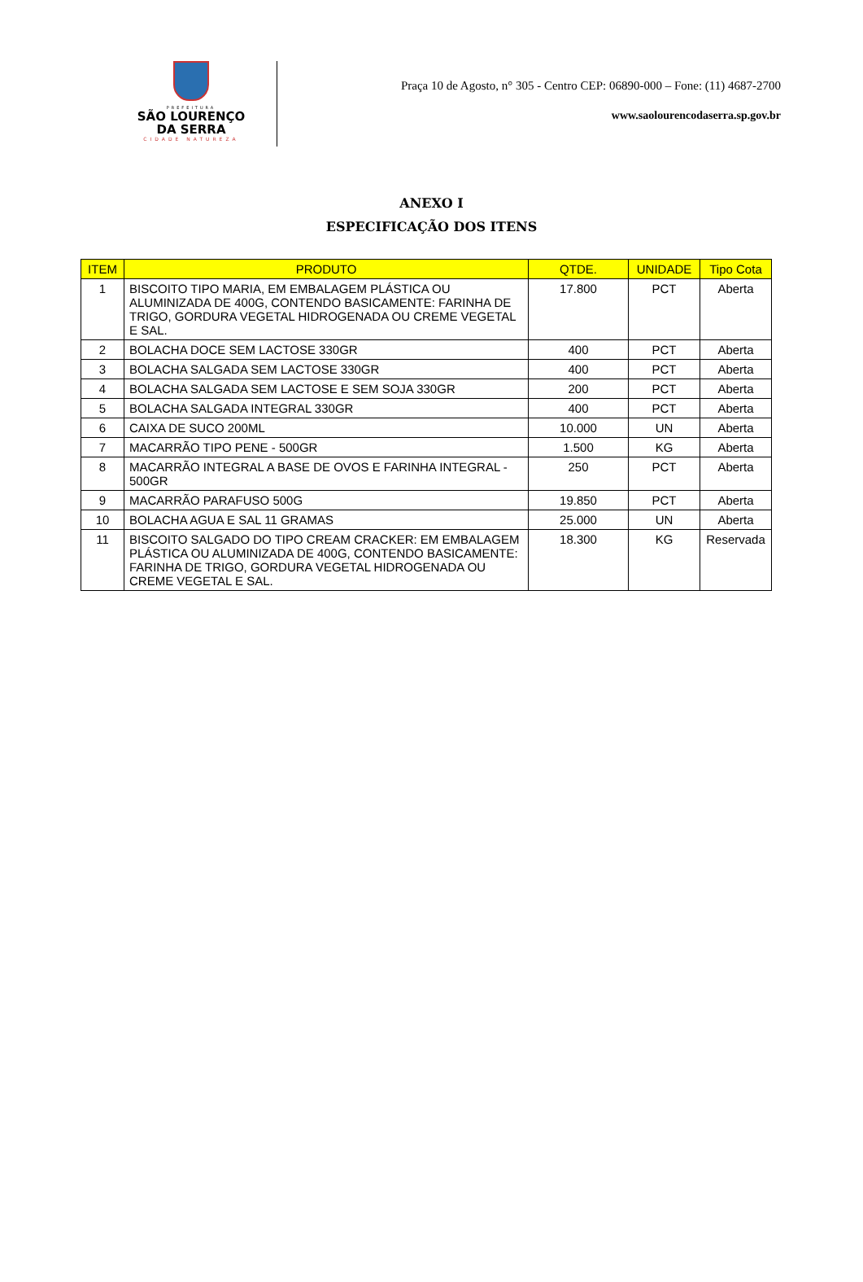PREFEITURA
SÃO LOURENÇO
DA SERRA
CIDADE NATUREZA
Praça 10 de Agosto, n° 305 - Centro CEP: 06890-000 – Fone: (11) 4687-2700
www.saolourencodaserra.sp.gov.br
ANEXO I
ESPECIFICAÇÃO DOS ITENS
| ITEM | PRODUTO | QTDE. | UNIDADE | Tipo Cota |
| --- | --- | --- | --- | --- |
| 1 | BISCOITO TIPO MARIA, EM EMBALAGEM PLÁSTICA OU ALUMINIZADA DE 400G, CONTENDO BASICAMENTE: FARINHA DE TRIGO, GORDURA VEGETAL HIDROGENADA OU CREME VEGETAL E SAL. | 17.800 | PCT | Aberta |
| 2 | BOLACHA DOCE SEM LACTOSE 330GR | 400 | PCT | Aberta |
| 3 | BOLACHA SALGADA SEM LACTOSE 330GR | 400 | PCT | Aberta |
| 4 | BOLACHA SALGADA SEM LACTOSE E SEM SOJA 330GR | 200 | PCT | Aberta |
| 5 | BOLACHA SALGADA INTEGRAL 330GR | 400 | PCT | Aberta |
| 6 | CAIXA DE SUCO 200ML | 10.000 | UN | Aberta |
| 7 | MACARRÃO TIPO PENE - 500GR | 1.500 | KG | Aberta |
| 8 | MACARRÃO INTEGRAL A BASE DE OVOS E FARINHA INTEGRAL - 500GR | 250 | PCT | Aberta |
| 9 | MACARRÃO PARAFUSO 500G | 19.850 | PCT | Aberta |
| 10 | BOLACHA AGUA E SAL 11 GRAMAS | 25.000 | UN | Aberta |
| 11 | BISCOITO SALGADO DO TIPO CREAM CRACKER: EM EMBALAGEM PLÁSTICA OU ALUMINIZADA DE 400G, CONTENDO BASICAMENTE: FARINHA DE TRIGO, GORDURA VEGETAL HIDROGENADA OU CREME VEGETAL E SAL. | 18.300 | KG | Reservada |